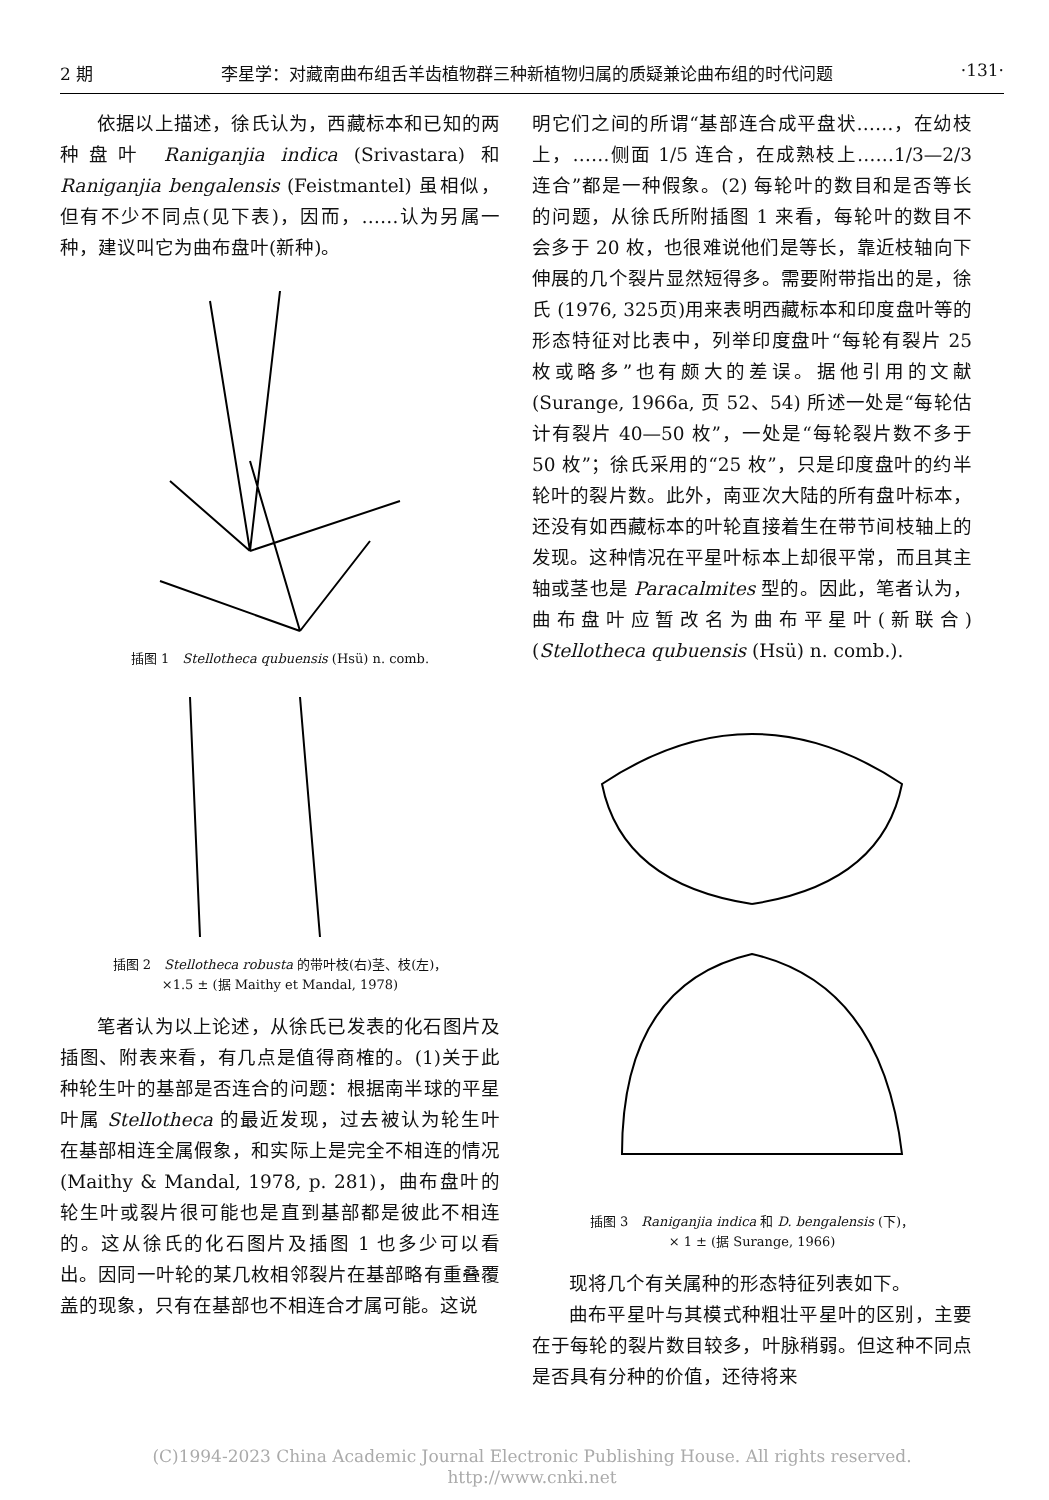2 期 李星学：对藏南曲布组舌羊齿植物群三种新植物归属的质疑兼论曲布组的时代问题 ·131·
依据以上描述，徐氏认为，西藏标本和已知的两种盘叶 Raniganjia indica (Srivastara) 和 Raniganjia bengalensis (Feistmantel) 虽相似，但有不少不同点(见下表)，因而，……认为另属一种，建议叫它为曲布盘叶(新种)。
插图 1　Stellotheca qubuensis (Hsü) n. comb.
插图 2　Stellotheca robusta 的带叶枝(右)茎、枝(左)，
×1.5 ± (据 Maithy et Mandal, 1978)
笔者认为以上论述，从徐氏已发表的化石图片及插图、附表来看，有几点是值得商榷的。(1)关于此种轮生叶的基部是否连合的问题：根据南半球的平星叶属 Stellotheca 的最近发现，过去被认为轮生叶在基部相连全属假象，和实际上是完全不相连的情况 (Maithy & Mandal, 1978, p. 281)，曲布盘叶的轮生叶或裂片很可能也是直到基部都是彼此不相连的。这从徐氏的化石图片及插图 1 也多少可以看出。因同一叶轮的某几枚相邻裂片在基部略有重叠覆盖的现象，只有在基部也不相连合才属可能。这说
明它们之间的所谓“基部连合成平盘状……，在幼枝上，……侧面 1/5 连合，在成熟枝上……1/3—2/3 连合”都是一种假象。(2) 每轮叶的数目和是否等长的问题，从徐氏所附插图 1 来看，每轮叶的数目不会多于 20 枚，也很难说他们是等长，靠近枝轴向下伸展的几个裂片显然短得多。需要附带指出的是，徐氏 (1976, 325页)用来表明西藏标本和印度盘叶等的形态特征对比表中，列举印度盘叶“每轮有裂片 25 枚或略多”也有颇大的差误。据他引用的文献 (Surange, 1966a, 页 52、54) 所述一处是“每轮估计有裂片 40—50 枚”，一处是“每轮裂片数不多于 50 枚”；徐氏采用的“25 枚”，只是印度盘叶的约半轮叶的裂片数。此外，南亚次大陆的所有盘叶标本，还没有如西藏标本的叶轮直接着生在带节间枝轴上的发现。这种情况在平星叶标本上却很平常，而且其主轴或茎也是 Paracalmites 型的。因此，笔者认为，曲布盘叶应暂改名为曲布平星叶(新联合) (Stellotheca qubuensis (Hsü) n. comb.).
插图 3　Raniganjia indica 和 D. bengalensis (下)，
× 1 ± (据 Surange, 1966)
现将几个有关属种的形态特征列表如下。
曲布平星叶与其模式种粗壮平星叶的区别，主要在于每轮的裂片数目较多，叶脉稍弱。但这种不同点是否具有分种的价值，还待将来
(C)1994-2023 China Academic Journal Electronic Publishing House. All rights reserved.　http://www.cnki.net